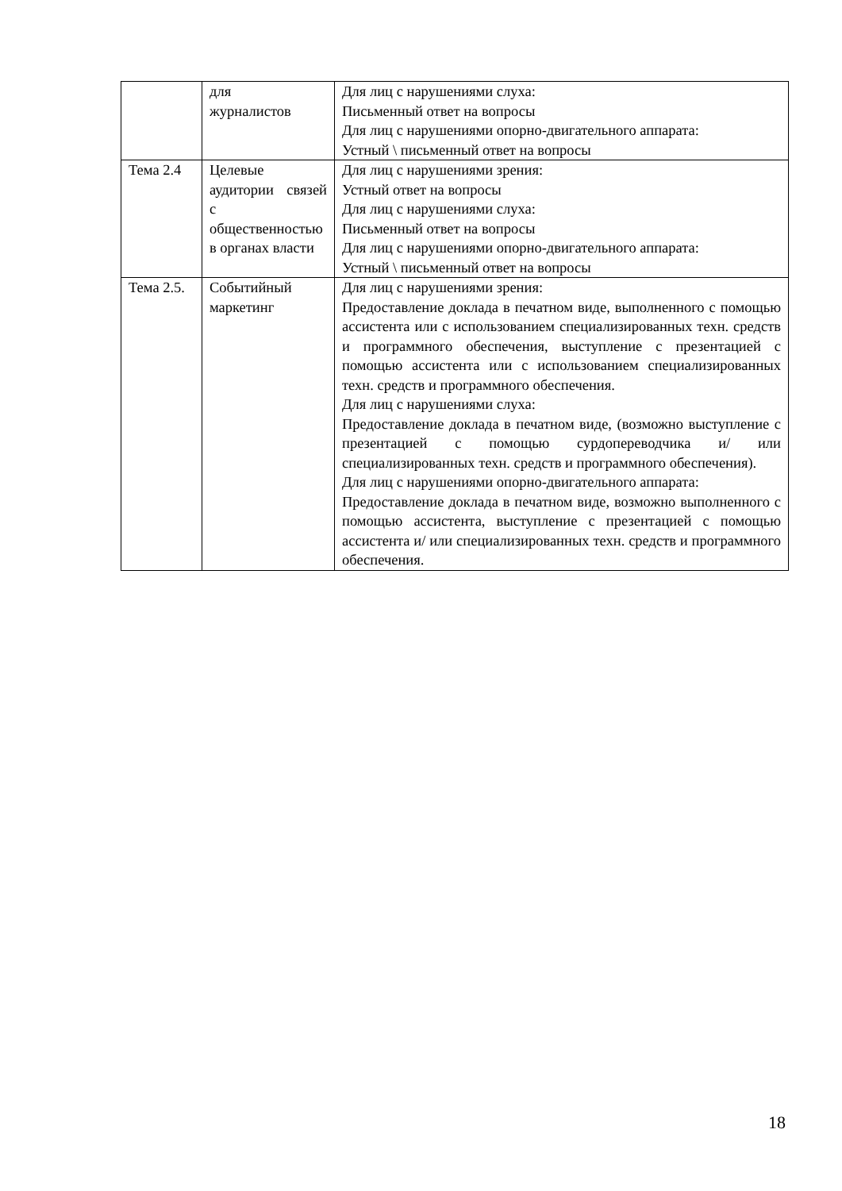| | для журналистов | Для лиц с нарушениями слуха: Письменный ответ на вопросы Для лиц с нарушениями опорно-двигательного аппарата: Устный \ письменный ответ на вопросы |
| Тема 2.4 | Целевые аудитории связей с общественностью в органах власти | Для лиц с нарушениями зрения: Устный ответ на вопросы Для лиц с нарушениями слуха: Письменный ответ на вопросы Для лиц с нарушениями опорно-двигательного аппарата: Устный \ письменный ответ на вопросы |
| Тема 2.5. | Событийный маркетинг | Для лиц с нарушениями зрения: Предоставление доклада в печатном виде, выполненного с помощью ассистента или с использованием специализированных техн. средств и программного обеспечения, выступление с презентацией с помощью ассистента или с использованием специализированных техн. средств и программного обеспечения. Для лиц с нарушениями слуха: Предоставление доклада в печатном виде, (возможно выступление с презентацией с помощью сурдопереводчика и/ или специализированных техн. средств и программного обеспечения). Для лиц с нарушениями опорно-двигательного аппарата: Предоставление доклада в печатном виде, возможно выполненного с помощью ассистента, выступление с презентацией с помощью ассистента и/ или специализированных техн. средств и программного обеспечения. |
18